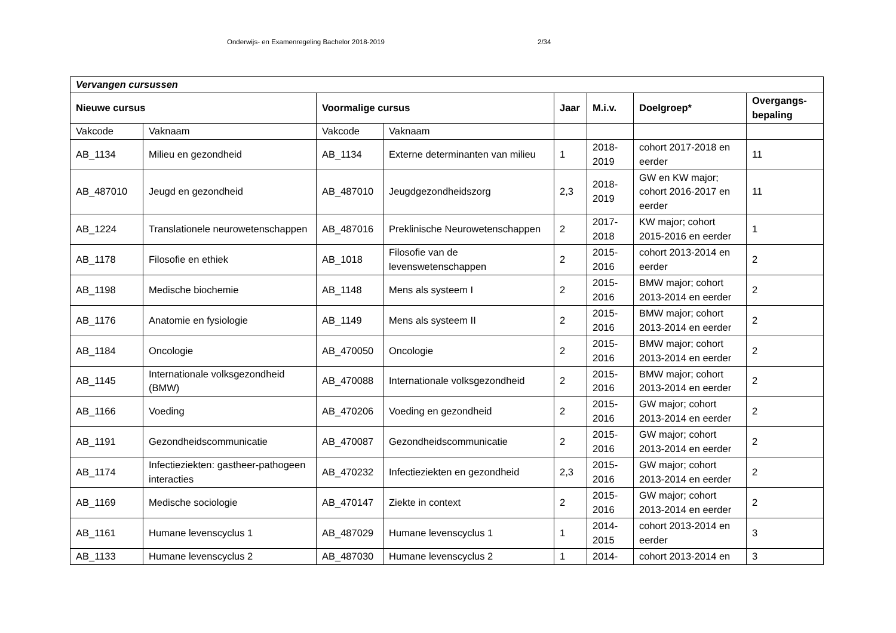Onderwijs- en Examenregeling Bachelor 2018-2019 2/34
| Vervangen cursussen | | | | | | | |
| Nieuwe cursus | | Voormalige cursus | | Jaar | M.i.v. | Doelgroep* | Overgangs- bepaling |
| Vakcode | Vaknaam | Vakcode | Vaknaam | | | | |
| AB_1134 | Milieu en gezondheid | AB_1134 | Externe determinanten van milieu | 1 | 2018- 2019 | cohort 2017-2018 en eerder | 11 |
| AB_487010 | Jeugd en gezondheid | AB_487010 | Jeugdgezondheidszorg | 2,3 | 2018- 2019 | GW en KW major; cohort 2016-2017 en eerder | 11 |
| AB_1224 | Translationele neurowetenschappen | AB_487016 | Preklinische Neurowetenschappen | 2 | 2017- 2018 | KW major; cohort 2015-2016 en eerder | 1 |
| AB_1178 | Filosofie en ethiek | AB_1018 | Filosofie van de levenswetenschappen | 2 | 2015- 2016 | cohort 2013-2014 en eerder | 2 |
| AB_1198 | Medische biochemie | AB_1148 | Mens als systeem I | 2 | 2015- 2016 | BMW major; cohort 2013-2014 en eerder | 2 |
| AB_1176 | Anatomie en fysiologie | AB_1149 | Mens als systeem II | 2 | 2015- 2016 | BMW major; cohort 2013-2014 en eerder | 2 |
| AB_1184 | Oncologie | AB_470050 | Oncologie | 2 | 2015- 2016 | BMW major; cohort 2013-2014 en eerder | 2 |
| AB_1145 | Internationale volksgezondheid (BMW) | AB_470088 | Internationale volksgezondheid | 2 | 2015- 2016 | BMW major; cohort 2013-2014 en eerder | 2 |
| AB_1166 | Voeding | AB_470206 | Voeding en gezondheid | 2 | 2015- 2016 | GW major; cohort 2013-2014 en eerder | 2 |
| AB_1191 | Gezondheidscommunicatie | AB_470087 | Gezondheidscommunicatie | 2 | 2015- 2016 | GW major; cohort 2013-2014 en eerder | 2 |
| AB_1174 | Infectieziekten: gastheer-pathogeen interacties | AB_470232 | Infectieziekten en gezondheid | 2,3 | 2015- 2016 | GW major; cohort 2013-2014 en eerder | 2 |
| AB_1169 | Medische sociologie | AB_470147 | Ziekte in context | 2 | 2015- 2016 | GW major; cohort 2013-2014 en eerder | 2 |
| AB_1161 | Humane levenscyclus 1 | AB_487029 | Humane levenscyclus 1 | 1 | 2014- 2015 | cohort 2013-2014 en eerder | 3 |
| AB_1133 | Humane levenscyclus 2 | AB_487030 | Humane levenscyclus 2 | 1 | 2014- | cohort 2013-2014 en | 3 |